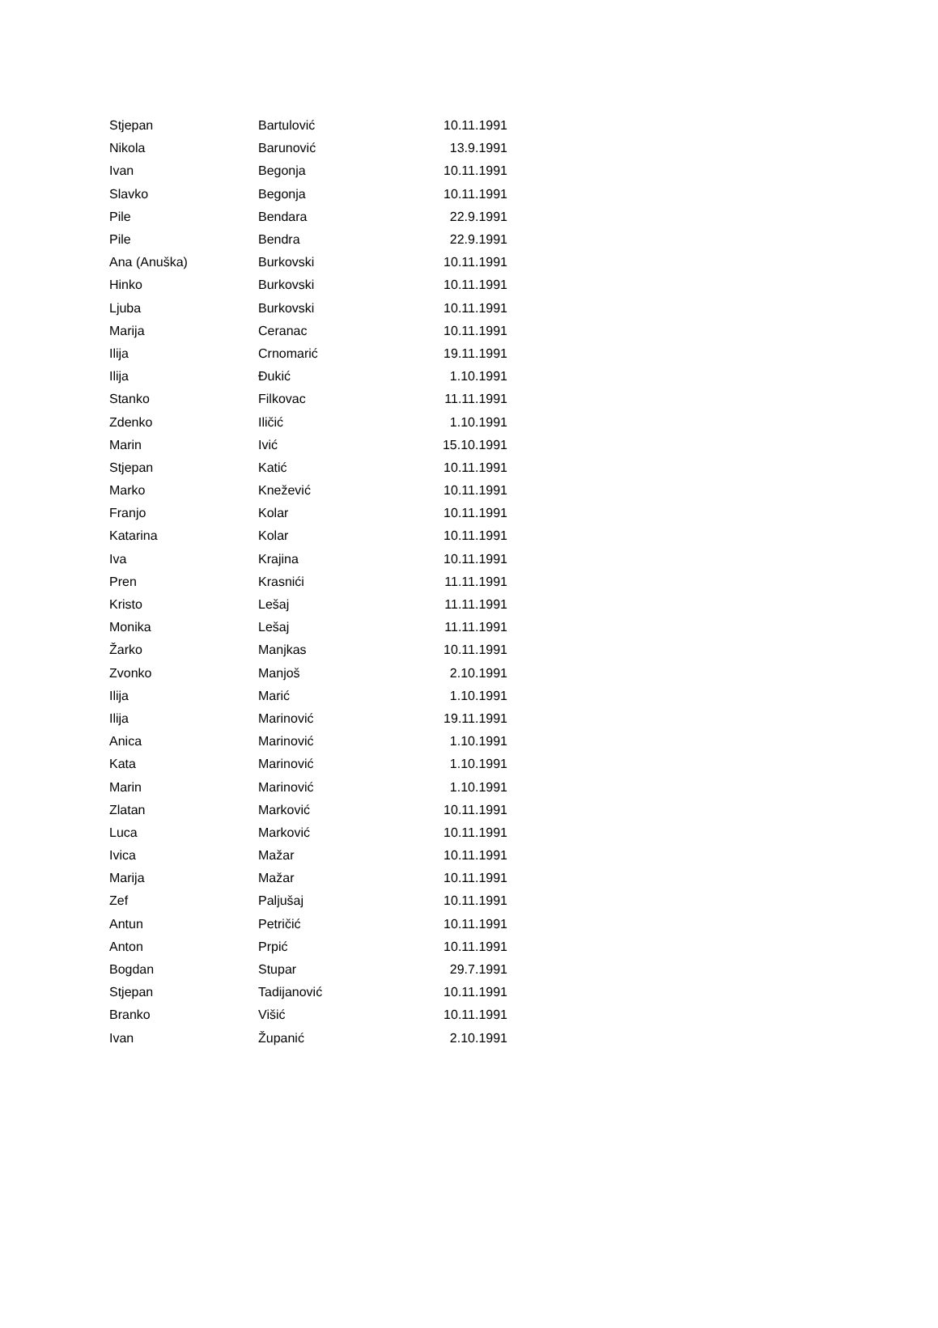| Stjepan | Bartulović | 10.11.1991 |
| Nikola | Barunović | 13.9.1991 |
| Ivan | Begonja | 10.11.1991 |
| Slavko | Begonja | 10.11.1991 |
| Pile | Bendara | 22.9.1991 |
| Pile | Bendra | 22.9.1991 |
| Ana (Anuška) | Burkovski | 10.11.1991 |
| Hinko | Burkovski | 10.11.1991 |
| Ljuba | Burkovski | 10.11.1991 |
| Marija | Ceranac | 10.11.1991 |
| Ilija | Crnomarić | 19.11.1991 |
| Ilija | Đukić | 1.10.1991 |
| Stanko | Filkovac | 11.11.1991 |
| Zdenko | Iličić | 1.10.1991 |
| Marin | Ivić | 15.10.1991 |
| Stjepan | Katić | 10.11.1991 |
| Marko | Knežević | 10.11.1991 |
| Franjo | Kolar | 10.11.1991 |
| Katarina | Kolar | 10.11.1991 |
| Iva | Krajina | 10.11.1991 |
| Pren | Krasnići | 11.11.1991 |
| Kristo | Lešaj | 11.11.1991 |
| Monika | Lešaj | 11.11.1991 |
| Žarko | Manjkas | 10.11.1991 |
| Zvonko | Manjoš | 2.10.1991 |
| Ilija | Marić | 1.10.1991 |
| Ilija | Marinović | 19.11.1991 |
| Anica | Marinović | 1.10.1991 |
| Kata | Marinović | 1.10.1991 |
| Marin | Marinović | 1.10.1991 |
| Zlatan | Marković | 10.11.1991 |
| Luca | Marković | 10.11.1991 |
| Ivica | Mažar | 10.11.1991 |
| Marija | Mažar | 10.11.1991 |
| Zef | Paljušaj | 10.11.1991 |
| Antun | Petričić | 10.11.1991 |
| Anton | Prpić | 10.11.1991 |
| Bogdan | Stupar | 29.7.1991 |
| Stjepan | Tadijanović | 10.11.1991 |
| Branko | Višić | 10.11.1991 |
| Ivan | Županić | 2.10.1991 |